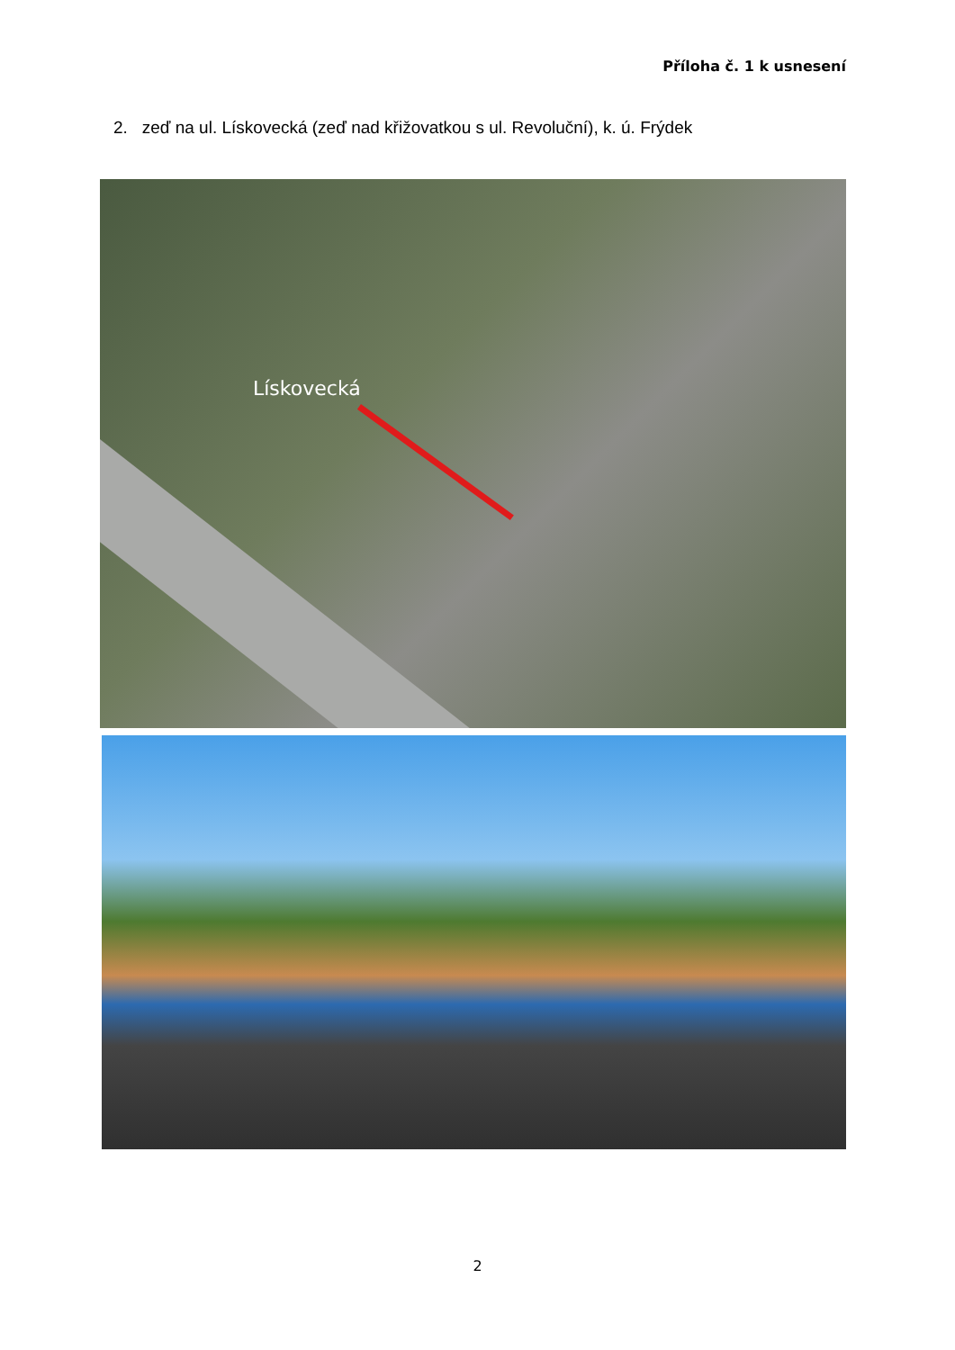Příloha č. 1 k usnesení
2. zeď na ul. Lískovecká (zeď nad křižovatkou s ul. Revoluční), k. ú. Frýdek
Lískovecká
2